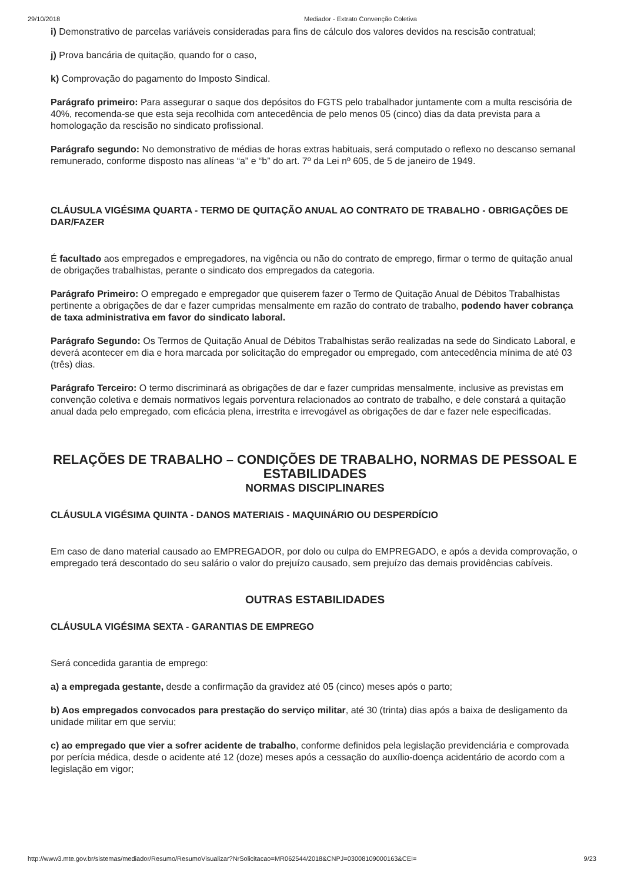29/10/2018 Mediador - Extrato Convenção Coletiva
i) Demonstrativo de parcelas variáveis consideradas para fins de cálculo dos valores devidos na rescisão contratual;
j) Prova bancária de quitação, quando for o caso,
k) Comprovação do pagamento do Imposto Sindical.
Parágrafo primeiro: Para assegurar o saque dos depósitos do FGTS pelo trabalhador juntamente com a multa rescisória de 40%, recomenda-se que esta seja recolhida com antecedência de pelo menos 05 (cinco) dias da data prevista para a homologação da rescisão no sindicato profissional.
Parágrafo segundo: No demonstrativo de médias de horas extras habituais, será computado o reflexo no descanso semanal remunerado, conforme disposto nas alíneas “a” e “b” do art. 7º da Lei nº 605, de 5 de janeiro de 1949.
CLÁUSULA VIGÉSIMA QUARTA - TERMO DE QUITAÇÃO ANUAL AO CONTRATO DE TRABALHO - OBRIGAÇÕES DE DAR/FAZER
É facultado aos empregados e empregadores, na vigência ou não do contrato de emprego, firmar o termo de quitação anual de obrigações trabalhistas, perante o sindicato dos empregados da categoria.
Parágrafo Primeiro: O empregado e empregador que quiserem fazer o Termo de Quitação Anual de Débitos Trabalhistas pertinente a obrigações de dar e fazer cumpridas mensalmente em razão do contrato de trabalho, podendo haver cobrança de taxa administrativa em favor do sindicato laboral.
Parágrafo Segundo: Os Termos de Quitação Anual de Débitos Trabalhistas serão realizadas na sede do Sindicato Laboral, e deverá acontecer em dia e hora marcada por solicitação do empregador ou empregado, com antecedência mínima de até 03 (três) dias.
Parágrafo Terceiro: O termo discriminará as obrigações de dar e fazer cumpridas mensalmente, inclusive as previstas em convenção coletiva e demais normativos legais porventura relacionados ao contrato de trabalho, e dele constará a quitação anual dada pelo empregado, com eficácia plena, irrestrita e irrevogável as obrigações de dar e fazer nele especificadas.
RELAÇÕES DE TRABALHO – CONDIÇÕES DE TRABALHO, NORMAS DE PESSOAL E ESTABILIDADES
NORMAS DISCIPLINARES
CLÁUSULA VIGÉSIMA QUINTA - DANOS MATERIAIS - MAQUINÁRIO OU DESPERDÍCIO
Em caso de dano material causado ao EMPREGADOR, por dolo ou culpa do EMPREGADO, e após a devida comprovação, o empregado terá descontado do seu salário o valor do prejuízo causado, sem prejuízo das demais providências cabíveis.
OUTRAS ESTABILIDADES
CLÁUSULA VIGÉSIMA SEXTA - GARANTIAS DE EMPREGO
Será concedida garantia de emprego:
a) a empregada gestante, desde a confirmação da gravidez até 05 (cinco) meses após o parto;
b) Aos empregados convocados para prestação do serviço militar, até 30 (trinta) dias após a baixa de desligamento da unidade militar em que serviu;
c) ao empregado que vier a sofrer acidente de trabalho, conforme definidos pela legislação previdenciária e comprovada por perícia médica, desde o acidente até 12 (doze) meses após a cessação do auxílio-doença acidentário de acordo com a legislação em vigor;
http://www3.mte.gov.br/sistemas/mediador/Resumo/ResumoVisualizar?NrSolicitacao=MR062544/2018&CNPJ=03008109000163&CEI= 9/23